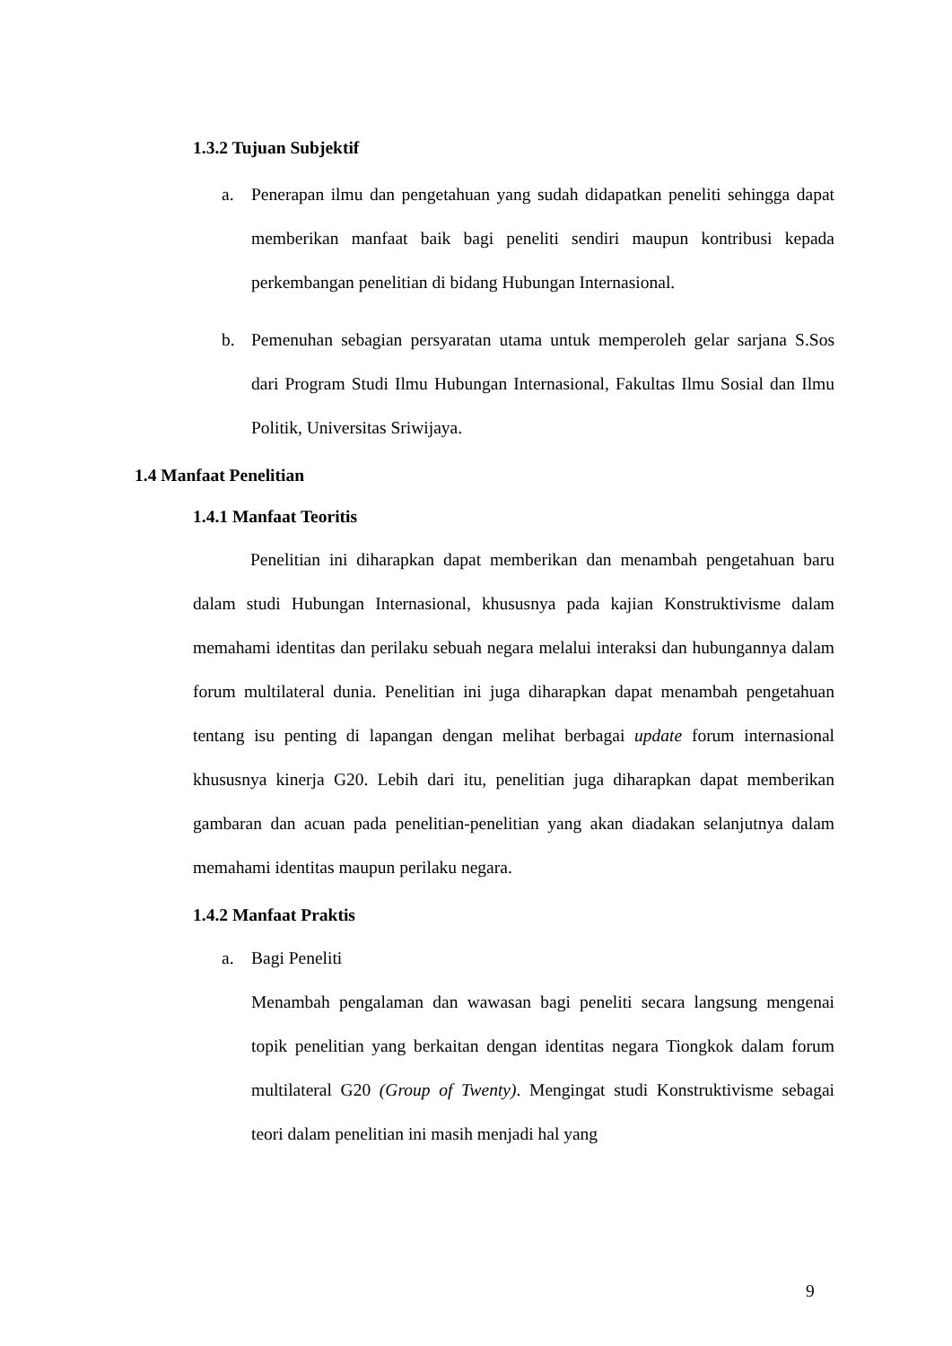1.3.2 Tujuan Subjektif
a. Penerapan ilmu dan pengetahuan yang sudah didapatkan peneliti sehingga dapat memberikan manfaat baik bagi peneliti sendiri maupun kontribusi kepada perkembangan penelitian di bidang Hubungan Internasional.
b. Pemenuhan sebagian persyaratan utama untuk memperoleh gelar sarjana S.Sos dari Program Studi Ilmu Hubungan Internasional, Fakultas Ilmu Sosial dan Ilmu Politik, Universitas Sriwijaya.
1.4 Manfaat Penelitian
1.4.1 Manfaat Teoritis
Penelitian ini diharapkan dapat memberikan dan menambah pengetahuan baru dalam studi Hubungan Internasional, khususnya pada kajian Konstruktivisme dalam memahami identitas dan perilaku sebuah negara melalui interaksi dan hubungannya dalam forum multilateral dunia. Penelitian ini juga diharapkan dapat menambah pengetahuan tentang isu penting di lapangan dengan melihat berbagai update forum internasional khususnya kinerja G20. Lebih dari itu, penelitian juga diharapkan dapat memberikan gambaran dan acuan pada penelitian-penelitian yang akan diadakan selanjutnya dalam memahami identitas maupun perilaku negara.
1.4.2 Manfaat Praktis
a. Bagi Peneliti
Menambah pengalaman dan wawasan bagi peneliti secara langsung mengenai topik penelitian yang berkaitan dengan identitas negara Tiongkok dalam forum multilateral G20 (Group of Twenty). Mengingat studi Konstruktivisme sebagai teori dalam penelitian ini masih menjadi hal yang
9